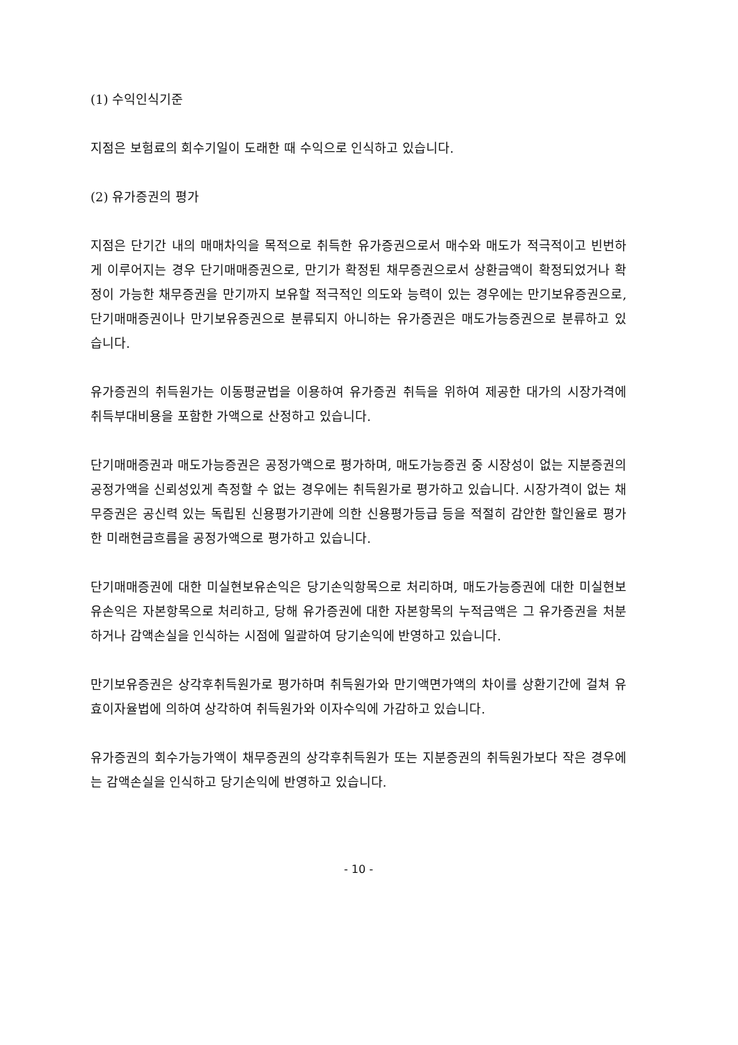(1) 수익인식기준
지점은 보험료의 회수기일이 도래한 때 수익으로 인식하고 있습니다.
(2) 유가증권의 평가
지점은 단기간 내의 매매차익을 목적으로 취득한 유가증권으로서 매수와 매도가 적극적이고 빈번하게 이루어지는 경우 단기매매증권으로, 만기가 확정된 채무증권으로서 상환금액이 확정되었거나 확정이 가능한 채무증권을 만기까지 보유할 적극적인 의도와 능력이 있는 경우에는 만기보유증권으로, 단기매매증권이나 만기보유증권으로 분류되지 아니하는 유가증권은 매도가능증권으로 분류하고 있습니다.
유가증권의 취득원가는 이동평균법을 이용하여 유가증권 취득을 위하여 제공한 대가의 시장가격에 취득부대비용을 포함한 가액으로 산정하고 있습니다.
단기매매증권과 매도가능증권은 공정가액으로 평가하며, 매도가능증권 중 시장성이 없는 지분증권의 공정가액을 신뢰성있게 측정할 수 없는 경우에는 취득원가로 평가하고 있습니다. 시장가격이 없는 채무증권은 공신력 있는 독립된 신용평가기관에 의한 신용평가등급 등을 적절히 감안한 할인율로 평가한 미래현금흐름을 공정가액으로 평가하고 있습니다.
단기매매증권에 대한 미실현보유손익은 당기손익항목으로 처리하며, 매도가능증권에 대한 미실현보유손익은 자본항목으로 처리하고, 당해 유가증권에 대한 자본항목의 누적금액은 그 유가증권을 처분하거나 감액손실을 인식하는 시점에 일괄하여 당기손익에 반영하고 있습니다.
만기보유증권은 상각후취득원가로 평가하며 취득원가와 만기액면가액의 차이를 상환기간에 걸쳐 유효이자율법에 의하여 상각하여 취득원가와 이자수익에 가감하고 있습니다.
유가증권의 회수가능가액이 채무증권의 상각후취득원가 또는 지분증권의 취득원가보다 작은 경우에는 감액손실을 인식하고 당기손익에 반영하고 있습니다.
- 10 -